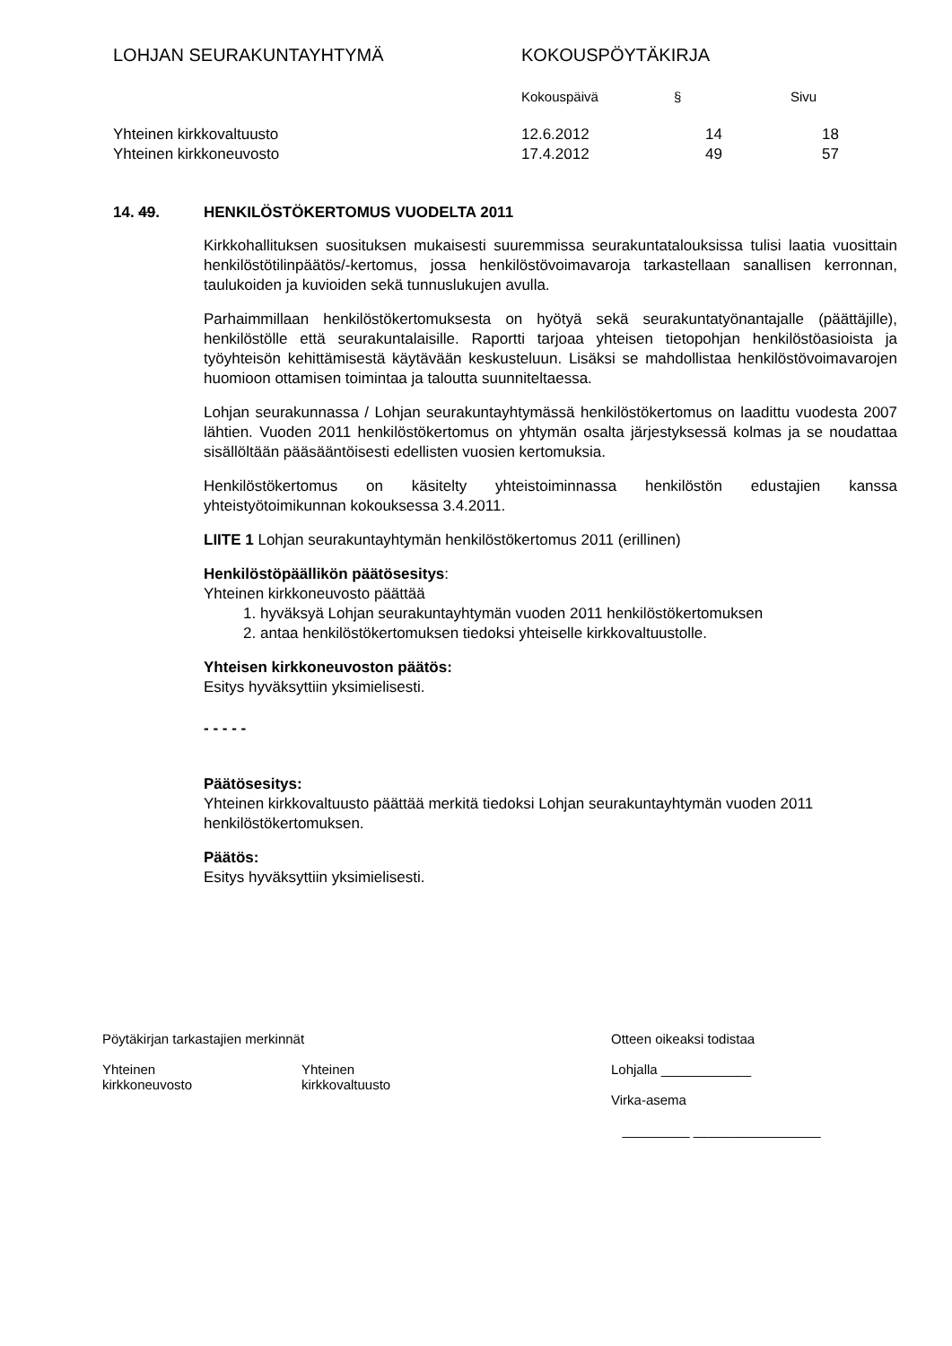LOHJAN SEURAKUNTAYHTYMÄ KOKOUSPÖYTÄKIRJA
| | Kokouspäivä | § | Sivu |
| Yhteinen kirkkovaltuusto | 12.6.2012 | 14 | 18 |
| Yhteinen kirkkoneuvosto | 17.4.2012 | 49 | 57 |
14. 49. HENKILÖSTÖKERTOMUS VUODELTA 2011
Kirkkohallituksen suosituksen mukaisesti suuremmissa seurakuntatalouksissa tulisi laatia vuosittain henkilöstötilinpäätös/-kertomus, jossa henkilöstövoimavaroja tarkastellaan sanallisen kerronnan, taulukoiden ja kuvioiden sekä tunnuslukujen avulla.
Parhaimmillaan henkilöstökertomuksesta on hyötyä sekä seurakuntatyönantajalle (päättäjille), henkilöstölle että seurakuntalaisille. Raportti tarjoaa yhteisen tietopohjan henkilöstöasioista ja työyhteisön kehittämisestä käytävään keskusteluun. Lisäksi se mahdollistaa henkilöstövoimavarojen huomioon ottamisen toimintaa ja taloutta suunniteltaessa.
Lohjan seurakunnassa / Lohjan seurakuntayhtymässä henkilöstökertomus on laadittu vuodesta 2007 lähtien. Vuoden 2011 henkilöstökertomus on yhtymän osalta järjestyksessä kolmas ja se noudattaa sisällöltään pääsääntöisesti edellisten vuosien kertomuksia.
Henkilöstökertomus on käsitelty yhteistoiminnassa henkilöstön edustajien kanssa yhteistyötoimikunnan kokouksessa 3.4.2011.
LIITE 1 Lohjan seurakuntayhtymän henkilöstökertomus 2011 (erillinen)
Henkilöstöpäällikön päätösesitys:
Yhteinen kirkkoneuvosto päättää
1. hyväksyä Lohjan seurakuntayhtymän vuoden 2011 henkilöstökertomuksen
2. antaa henkilöstökertomuksen tiedoksi yhteiselle kirkkovaltuustolle.
Yhteisen kirkkoneuvoston päätös:
Esitys hyväksyttiin yksimielisesti.
- - - - -
Päätösesitys:
Yhteinen kirkkovaltuusto päättää merkitä tiedoksi Lohjan seurakuntayhtymän vuoden 2011 henkilöstökertomuksen.
Päätös:
Esitys hyväksyttiin yksimielisesti.
Pöytäkirjan tarkastajien merkinnät
Yhteinen
kirkkoneuvosto
Yhteinen
kirkkovaltuusto
Otteen oikeaksi todistaa
Lohjalla ____________
Virka-asema
_________ _________________